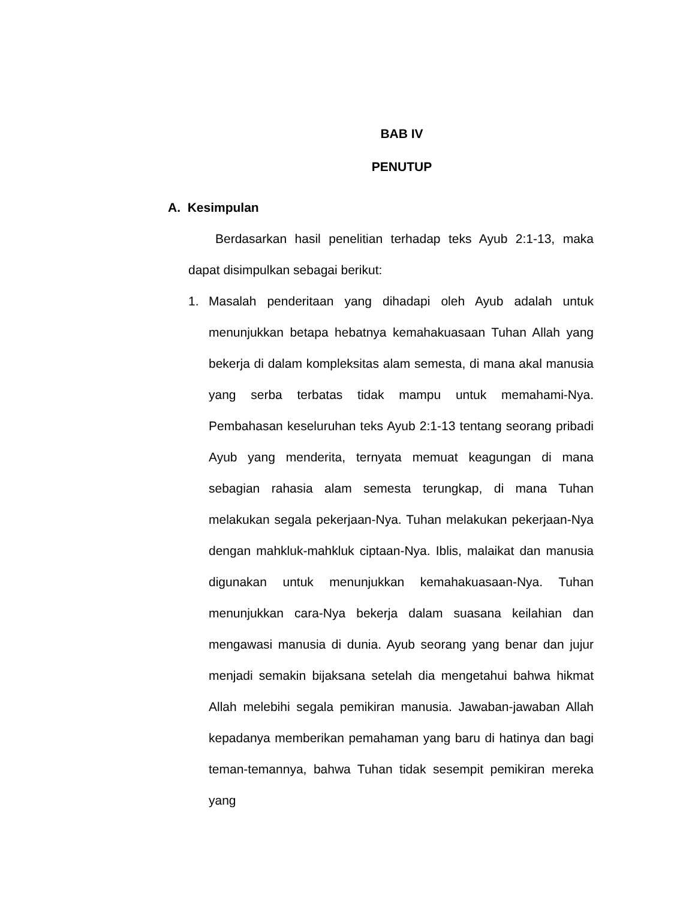BAB IV
PENUTUP
A. Kesimpulan
Berdasarkan hasil penelitian terhadap teks Ayub 2:1-13, maka dapat disimpulkan sebagai berikut:
1. Masalah penderitaan yang dihadapi oleh Ayub adalah untuk menunjukkan betapa hebatnya kemahakuasaan Tuhan Allah yang bekerja di dalam kompleksitas alam semesta, di mana akal manusia yang serba terbatas tidak mampu untuk memahami-Nya. Pembahasan keseluruhan teks Ayub 2:1-13 tentang seorang pribadi Ayub yang menderita, ternyata memuat keagungan di mana sebagian rahasia alam semesta terungkap, di mana Tuhan melakukan segala pekerjaan-Nya. Tuhan melakukan pekerjaan-Nya dengan mahkluk-mahkluk ciptaan-Nya. Iblis, malaikat dan manusia digunakan untuk menunjukkan kemahakuasaan-Nya. Tuhan menunjukkan cara-Nya bekerja dalam suasana keilahian dan mengawasi manusia di dunia. Ayub seorang yang benar dan jujur menjadi semakin bijaksana setelah dia mengetahui bahwa hikmat Allah melebihi segala pemikiran manusia. Jawaban-jawaban Allah kepadanya memberikan pemahaman yang baru di hatinya dan bagi teman-temannya, bahwa Tuhan tidak sesempit pemikiran mereka yang